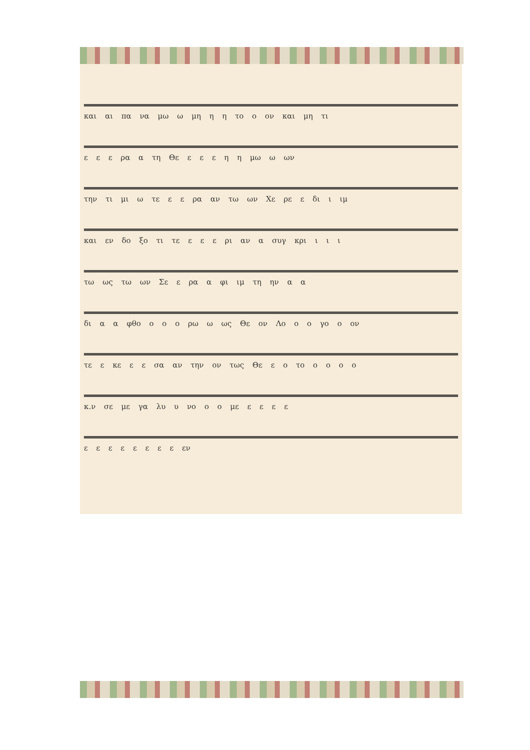και αι πα να μω ω μη η η το ο ον και μη τι
ε ε ε ρα α τη Θε ε ε ε η η μω ω ων
την τι μι ω τε ε ε ρα αν τω ων Χε ρε ε δι ι ιμ
και εν δο ξο τι τε ε ε ε ρι αν α συγ κρι ι ι ι
τω ως τω ων Σε ε ρα α φι ιμ τη ην α α
δι α α φθο ο ο ο ρω ω ως Θε ον Λο ο ο γο ο ον
τε ε κε ε ε σα αν την ον τως Θε ε ο το ο ο ο ο
κ.ν σε με γα λυ υ νο ο ο με ε ε ε ε
ε ε ε ε ε ε ε ε εν